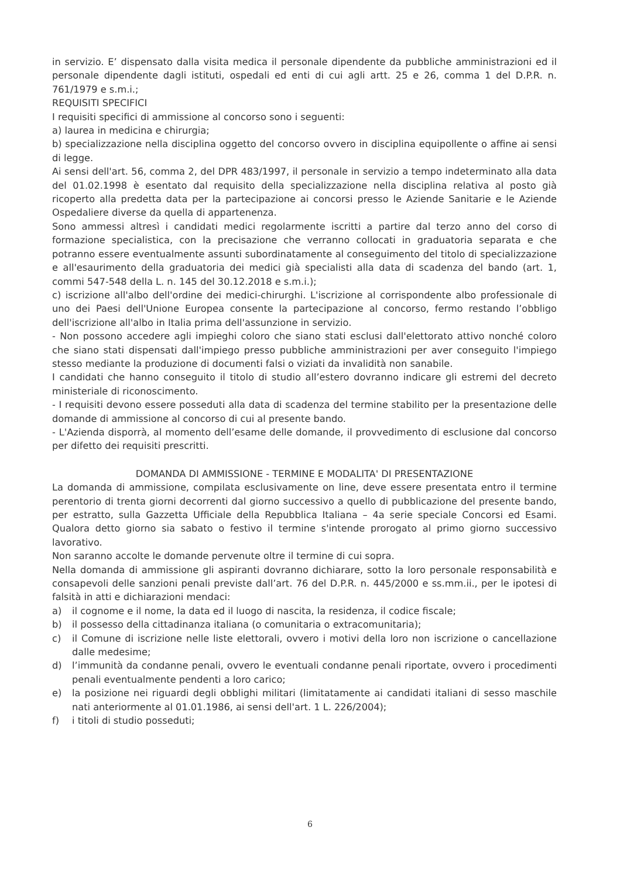in servizio. E’ dispensato dalla visita medica il personale dipendente da pubbliche amministrazioni ed il personale dipendente dagli istituti, ospedali ed enti di cui agli artt. 25 e 26, comma 1 del D.P.R. n. 761/1979 e s.m.i.;
REQUISITI SPECIFICI
I requisiti specifici di ammissione al concorso sono i seguenti:
a) laurea in medicina e chirurgia;
b) specializzazione nella disciplina oggetto del concorso ovvero in disciplina equipollente o affine ai sensi di legge.
Ai sensi dell'art. 56, comma 2, del DPR 483/1997, il personale in servizio a tempo indeterminato alla data del 01.02.1998 è esentato dal requisito della specializzazione nella disciplina relativa al posto già ricoperto alla predetta data per la partecipazione ai concorsi presso le Aziende Sanitarie e le Aziende Ospedaliere diverse da quella di appartenenza.
Sono ammessi altresì i candidati medici regolarmente iscritti a partire dal terzo anno del corso di formazione specialistica, con la precisazione che verranno collocati in graduatoria separata e che potranno essere eventualmente assunti subordinatamente al conseguimento del titolo di specializzazione e all'esaurimento della graduatoria dei medici già specialisti alla data di scadenza del bando (art. 1, commi 547-548 della L. n. 145 del 30.12.2018 e s.m.i.);
c) iscrizione all'albo dell'ordine dei medici-chirurghi. L'iscrizione al corrispondente albo professionale di uno dei Paesi dell'Unione Europea consente la partecipazione al concorso, fermo restando l’obbligo dell'iscrizione all'albo in Italia prima dell'assunzione in servizio.
- Non possono accedere agli impieghi coloro che siano stati esclusi dall'elettorato attivo nonché coloro che siano stati dispensati dall'impiego presso pubbliche amministrazioni per aver conseguito l'impiego stesso mediante la produzione di documenti falsi o viziati da invalidità non sanabile.
I candidati che hanno conseguito il titolo di studio all’estero dovranno indicare gli estremi del decreto ministeriale di riconoscimento.
- I requisiti devono essere posseduti alla data di scadenza del termine stabilito per la presentazione delle domande di ammissione al concorso di cui al presente bando.
- L'Azienda disporrà, al momento dell’esame delle domande, il provvedimento di esclusione dal concorso per difetto dei requisiti prescritti.
DOMANDA DI AMMISSIONE - TERMINE E MODALITA' DI PRESENTAZIONE
La domanda di ammissione, compilata esclusivamente on line, deve essere presentata entro il termine perentorio di trenta giorni decorrenti dal giorno successivo a quello di pubblicazione del presente bando, per estratto, sulla Gazzetta Ufficiale della Repubblica Italiana – 4a serie speciale Concorsi ed Esami. Qualora detto giorno sia sabato o festivo il termine s'intende prorogato al primo giorno successivo lavorativo.
Non saranno accolte le domande pervenute oltre il termine di cui sopra.
Nella domanda di ammissione gli aspiranti dovranno dichiarare, sotto la loro personale responsabilità e consapevoli delle sanzioni penali previste dall’art. 76 del D.P.R. n. 445/2000 e ss.mm.ii., per le ipotesi di falsità in atti e dichiarazioni mendaci:
a) il cognome e il nome, la data ed il luogo di nascita, la residenza, il codice fiscale;
b) il possesso della cittadinanza italiana (o comunitaria o extracomunitaria);
c) il Comune di iscrizione nelle liste elettorali, ovvero i motivi della loro non iscrizione o cancellazione dalle medesime;
d) l’immunità da condanne penali, ovvero le eventuali condanne penali riportate, ovvero i procedimenti penali eventualmente pendenti a loro carico;
e) la posizione nei riguardi degli obblighi militari (limitatamente ai candidati italiani di sesso maschile nati anteriormente al 01.01.1986, ai sensi dell'art. 1 L. 226/2004);
f) i titoli di studio posseduti;
6